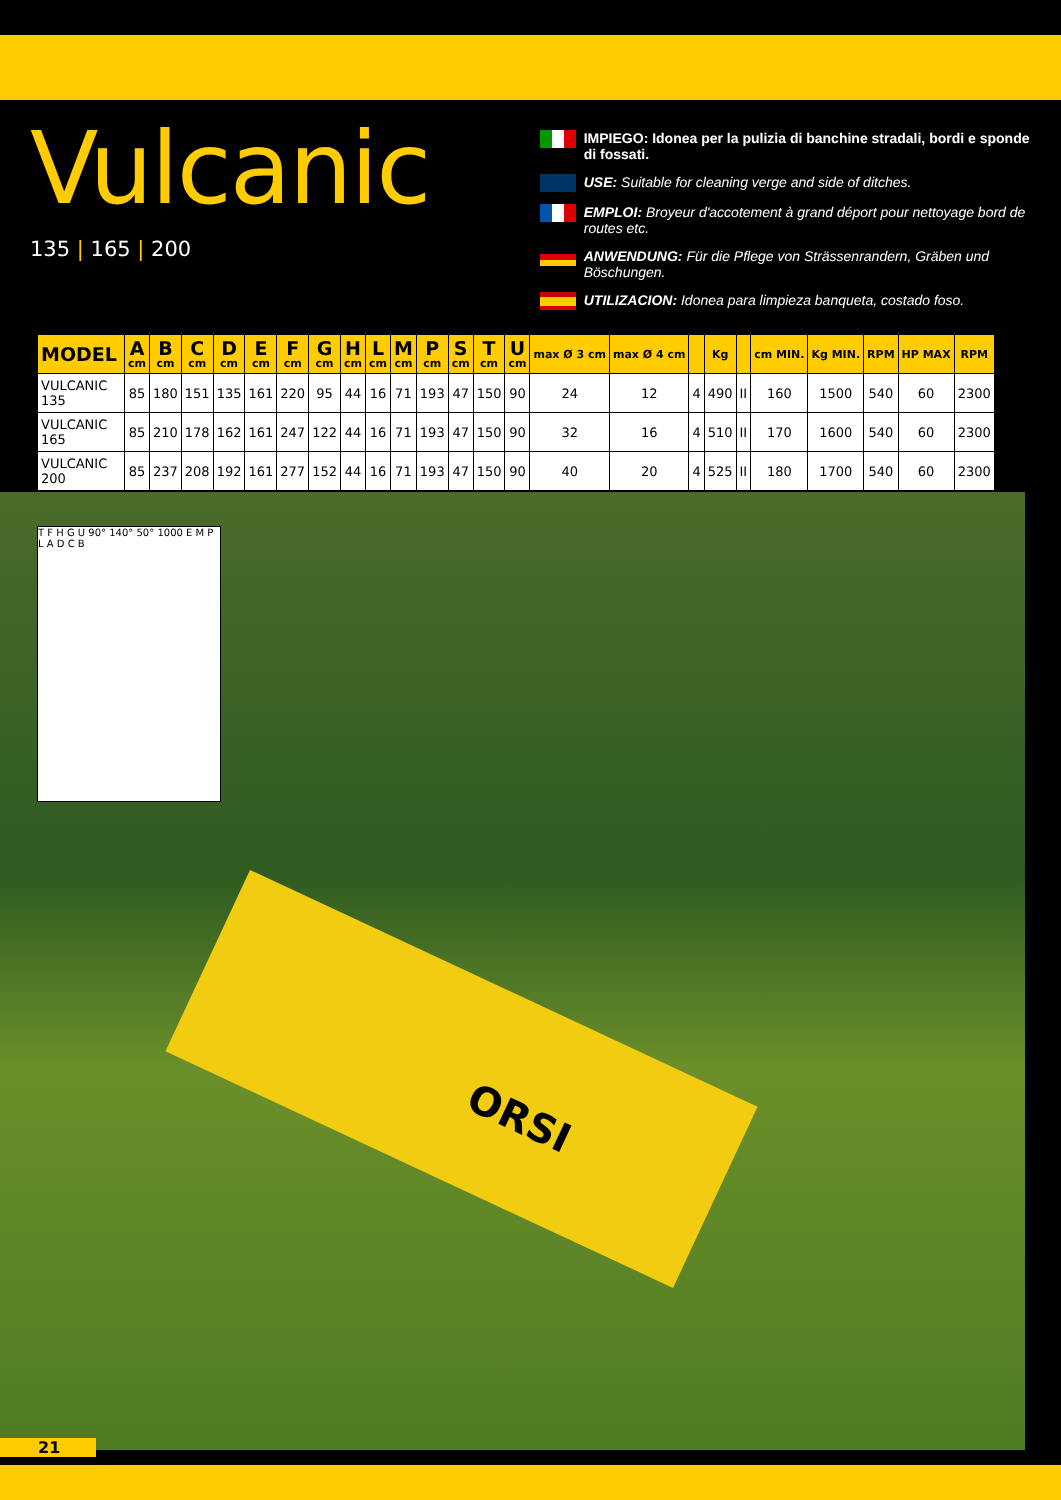Vulcanic
135 | 165 | 200
IMPIEGO: Idonea per la pulizia di banchine stradali, bordi e sponde di fossati.
USE: Suitable for cleaning verge and side of ditches.
EMPLOI: Broyeur d'accotement à grand déport pour nettoyage bord de routes etc.
ANWENDUNG: Für die Pflege von Strässenrandern, Gräben und Böschungen.
UTILIZACION: Idonea para limpieza banqueta, costado foso.
| MODEL | A cm | B cm | C cm | D cm | E cm | F cm | G cm | H cm | L cm | M cm | P cm | S cm | T cm | U cm | max Ø 3 cm | max Ø 4 cm | | Kg | | cm MIN. | Kg MIN. | RPM | HP MAX | RPM |
| --- | --- | --- | --- | --- | --- | --- | --- | --- | --- | --- | --- | --- | --- | --- | --- | --- | --- | --- | --- | --- | --- | --- | --- | --- |
| VULCANIC 135 | 85 | 180 | 151 | 135 | 161 | 220 | 95 | 44 | 16 | 71 | 193 | 47 | 150 | 90 | 24 | 12 | 4 | 490 | II | 160 | 1500 | 540 | 60 | 2300 |
| VULCANIC 165 | 85 | 210 | 178 | 162 | 161 | 247 | 122 | 44 | 16 | 71 | 193 | 47 | 150 | 90 | 32 | 16 | 4 | 510 | II | 170 | 1600 | 540 | 60 | 2300 |
| VULCANIC 200 | 85 | 237 | 208 | 192 | 161 | 277 | 152 | 44 | 16 | 71 | 193 | 47 | 150 | 90 | 40 | 20 | 4 | 525 | II | 180 | 1700 | 540 | 60 | 2300 |
T F H G U 90° 140° 50° 1000 E M P L A D C B
ORSI
21